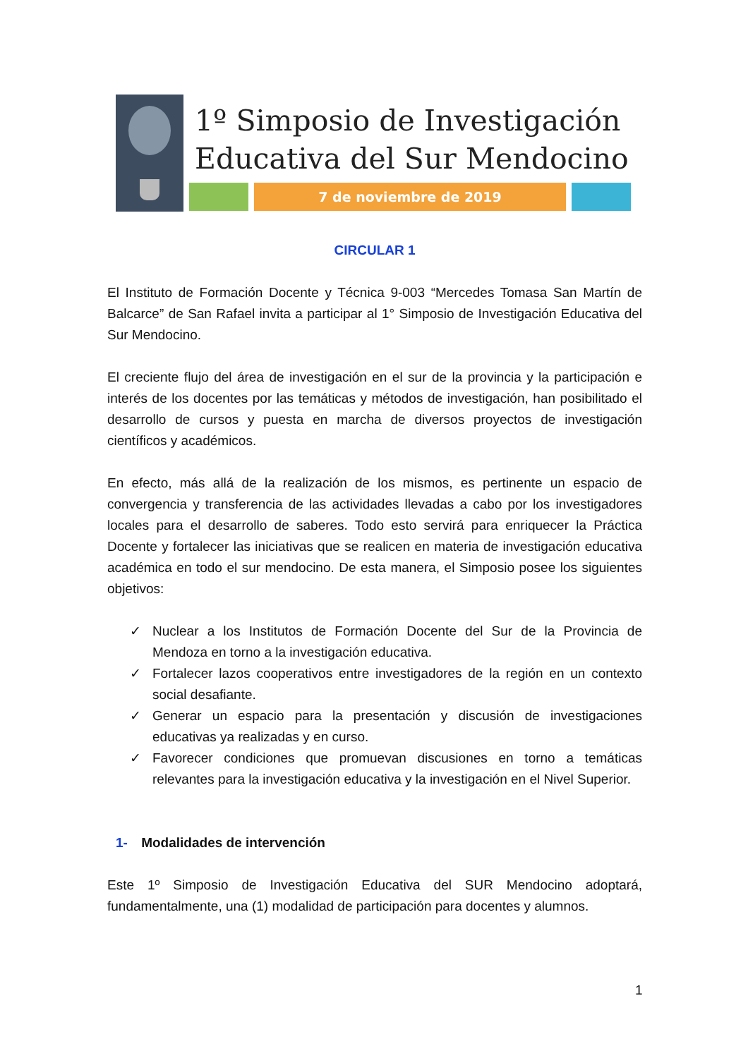1º Simposio de Investigación
Educativa del Sur Mendocino
7 de noviembre de 2019
CIRCULAR 1
El Instituto de Formación Docente y Técnica 9-003 “Mercedes Tomasa San Martín de Balcarce” de San Rafael invita a participar al 1° Simposio de Investigación Educativa del Sur Mendocino.
El creciente flujo del área de investigación en el sur de la provincia y la participación e interés de los docentes por las temáticas y métodos de investigación, han posibilitado el desarrollo de cursos y puesta en marcha de diversos proyectos de investigación científicos y académicos.
En efecto, más allá de la realización de los mismos, es pertinente un espacio de convergencia y transferencia de las actividades llevadas a cabo por los investigadores locales para el desarrollo de saberes. Todo esto servirá para enriquecer la Práctica Docente y fortalecer las iniciativas que se realicen en materia de investigación educativa académica en todo el sur mendocino. De esta manera, el Simposio posee los siguientes objetivos:
✓ Nuclear a los Institutos de Formación Docente del Sur de la Provincia de Mendoza en torno a la investigación educativa.
✓ Fortalecer lazos cooperativos entre investigadores de la región en un contexto social desafiante.
✓ Generar un espacio para la presentación y discusión de investigaciones educativas ya realizadas y en curso.
✓ Favorecer condiciones que promuevan discusiones en torno a temáticas relevantes para la investigación educativa y la investigación en el Nivel Superior.
1- Modalidades de intervención
Este 1º Simposio de Investigación Educativa del SUR Mendocino adoptará, fundamentalmente, una (1) modalidad de participación para docentes y alumnos.
1